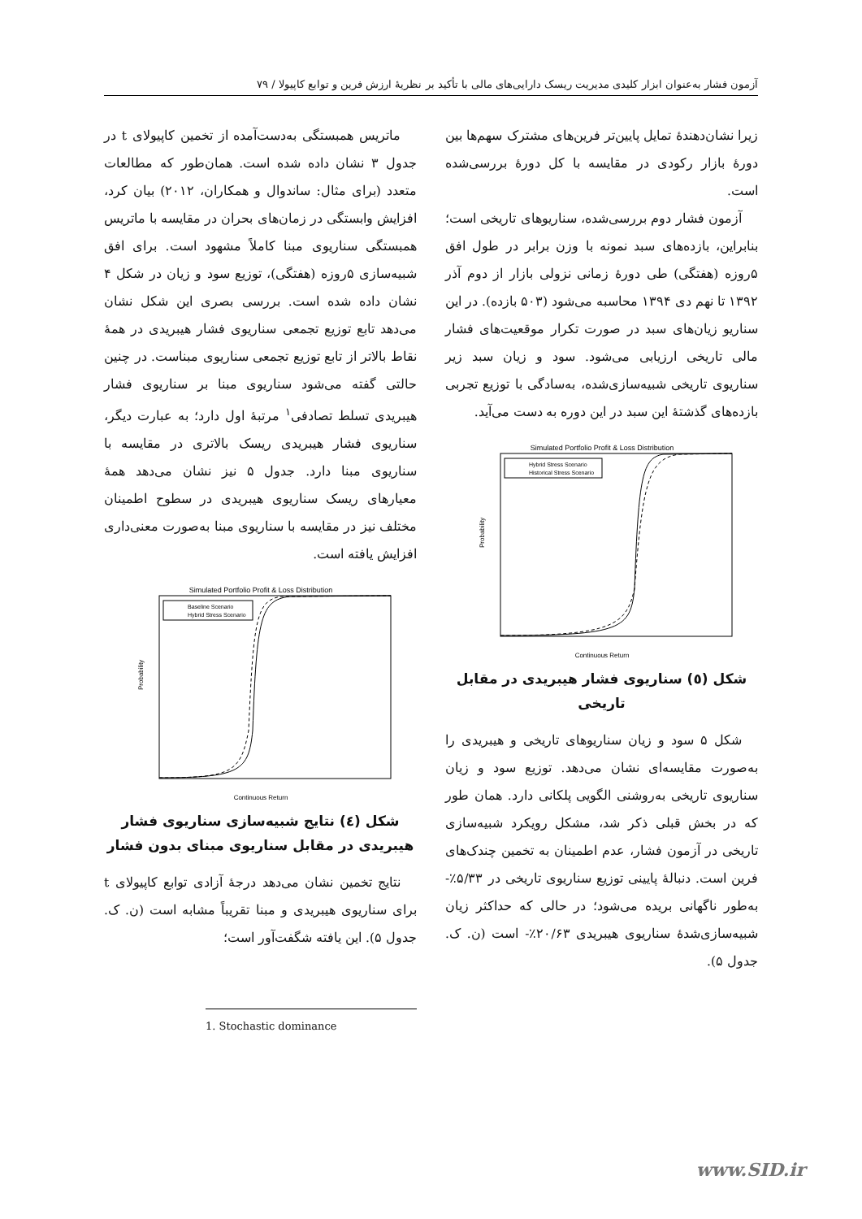آزمون فشار به‌عنوان ابزار کلیدی مدیریت ریسک دارایی‌های مالی با تأکید بر نظریهٔ ارزش فرین و توابع کاپیولا / ۷۹
ماتریس همبستگی به‌دست‌آمده از تخمین کاپیولای t در جدول ۳ نشان داده شده است. همان‌طور که مطالعات متعدد (برای مثال: ساندوال و همکاران، ۲۰۱۲) بیان کرد، افزایش وابستگی در زمان‌های بحران در مقایسه با ماتریس همبستگی سناریوی مبنا کاملاً مشهود است. برای افق شبیه‌سازی ۵روزه (هفتگی)، توزیع سود و زیان در شکل ۴ نشان داده شده است. بررسی بصری این شکل نشان می‌دهد تابع توزیع تجمعی سناریوی فشار هیبریدی در همهٔ نقاط بالاتر از تابع توزیع تجمعی سناریوی مبناست. در چنین حالتی گفته می‌شود سناریوی مبنا بر سناریوی فشار هیبریدی تسلط تصادفی<sup>۱</sup> مرتبهٔ اول دارد؛ به عبارت دیگر، سناریوی فشار هیبریدی ریسک بالاتری در مقایسه با سناریوی مبنا دارد. جدول ۵ نیز نشان می‌دهد همهٔ معیارهای ریسک سناریوی هیبریدی در سطوح اطمینان مختلف نیز در مقایسه با سناریوی مبنا به‌صورت معنی‌داری افزایش یافته است.
Simulated Portfolio Profit & Loss Distribution
Baseline Scenario
Hybrid Stress Scenario
Continuous Return
Probability
شکل (٤) نتایج شبیه‌سازی سناریوی فشار هیبریدی در مقابل سناریوی مبنای بدون فشار
نتایج تخمین نشان می‌دهد درجهٔ آزادی توابع کاپیولای t برای سناریوی هیبریدی و مبنا تقریباً مشابه است (ن. ک. جدول ۵). این یافته شگفت‌آور است؛
1. Stochastic dominance
زیرا نشان‌دهندهٔ تمایل پایین‌تر فرین‌های مشترک سهم‌ها بین دورهٔ بازار رکودی در مقایسه با کل دورهٔ بررسی‌شده است.
آزمون فشار دوم بررسی‌شده، سناریوهای تاریخی است؛ بنابراین، بازده‌های سبد نمونه با وزن برابر در طول افق ۵روزه (هفتگی) طی دورهٔ زمانی نزولی بازار از دوم آذر ۱۳۹۲ تا نهم دی ۱۳۹۴ محاسبه می‌شود (۵۰۳ بازده). در این سناریو زیان‌های سبد در صورت تکرار موقعیت‌های فشار مالی تاریخی ارزیابی می‌شود. سود و زیان سبد زیر سناریوی تاریخی شبیه‌سازی‌شده، به‌سادگی با توزیع تجربی بازده‌های گذشتهٔ این سبد در این دوره به دست می‌آید.
Simulated Portfolio Profit & Loss Distribution
Hybrid Stress Scenario
Historical Stress Scenario
Continuous Return
Probability
شکل (٥) سناریوی فشار هیبریدی در مقابل تاریخی
شکل ۵ سود و زیان سناریوهای تاریخی و هیبریدی را به‌صورت مقایسه‌ای نشان می‌دهد. توزیع سود و زیان سناریوی تاریخی به‌روشنی الگویی پلکانی دارد. همان طور که در بخش قبلی ذکر شد، مشکل رویکرد شبیه‌سازی تاریخی در آزمون فشار، عدم اطمینان به تخمین چندک‌های فرین است. دنبالهٔ پایینی توزیع سناریوی تاریخی در ۵/۳۳٪- به‌طور ناگهانی بریده می‌شود؛ در حالی که حداکثر زیان شبیه‌سازی‌شدهٔ سناریوی هیبریدی ۲۰/۶۳٪- است (ن. ک. جدول ۵).
www.SID.ir